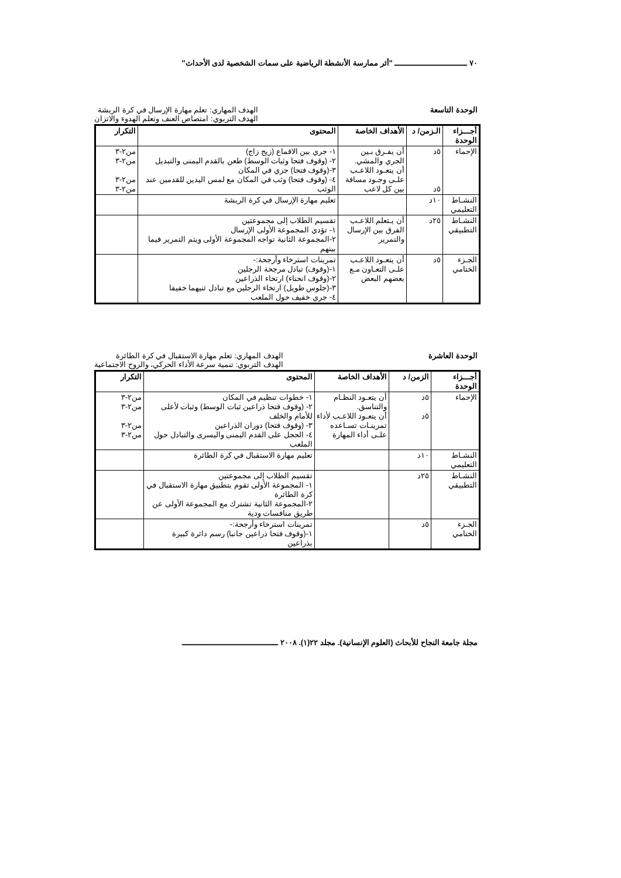٧٠ ـــــــــــــــــــــــــــــــ "أثر ممارسة الأنشطة الرياضية على سمات الشخصية لدى الأحداث"
الوحدة التاسعة الهدف المهاري: تعلم مهارة الإرسال في كرة الريشة
الهدف التربوي: امتصاص العنف وتعلم الهدوء والاتزان
| أجـــزاء الوحدة | الـزمن/ د | الأهداف الخاصة | المحتوى | التكرار |
| --- | --- | --- | --- | --- |
| الإحماء | ٥د ٥د | أن يفـرق بـين الجري والمشي. أن يتعـود اللاعـب علـى وجـود مسافة بين كل لاعب | ١- جري بين الاقماع (زيج زاج) ٢- (وقوف فتحا وثبات الوسط) طعن بالقدم اليمنى والتبديل ٣-(وقوف فتحا) جري في المكان ٤- (وقوف فتحا) وثب في المكان مع لمس اليدين للقدمين عند الوثب | من٢-٣ من٢-٣ من٢-٣ من٢-٣ |
| النشـاط التعليمي | ١٠د | | تعليم مهارة الإرسال في كرة الريشة | |
| النشـاط التطبيقي | ٢٥د | أن يـتعلم اللاعـب الفرق بين الإرسال والتمرير | تقسيم الطلاب إلى مجموعتين ١- تؤدي المجموعة الأولى الإرسال ٢-المجموعة الثانية تواجه المجموعة الأولى ويتم التمرير فيما بينهم | |
| الجـزء الختامي | ٥د | أن يتعـود اللاعـب علـى التعـاون مـع بعضهم البعض | تمرينات استرخاء وأرجحة:- ١-(وقوف) تبادل مرجحة الرجلين ٢-(وقوف انحناء) ارتخاء الذراعين ٣-(جلوس طويل) ارتخاء الرجلين مع تبادل ثنيهما خفيفا ٤- جري خفيف حول الملعب | |
الوحدة العاشرة الهدف المهاري: تعلم مهارة الاستقبال في كرة الطائرة
الهدف التربوي: تنمية سرعة الأداء الحركي، والروح الاجتماعية
| أجـــزاء الوحدة | الزمن/ د | الأهداف الخاصة | المحتوى | التكرار |
| --- | --- | --- | --- | --- |
| الإحماء | ٥د ٥د | أن يتعـود النظـام والتناسق. أن يتعـود اللاعـب لأداء تمرينـات تسـاعده علـى أداء المهارة | ١- خطوات تنظيم في المكان ٢- (وقوف فتحا ذراعين ثبات الوسط) وثبات لأعلى للأمام والخلف ٣- (وقوف فتحا) دوران الذراعين ٤- الحجل على القدم اليمنى واليسرى والتبادل حول الملعب | من٢-٣ من٢-٣ من٢-٣ من٢-٣ |
| النشـاط التعليمي | ١٠د | | تعليم مهارة الاستقبال في كرة الطائرة | |
| النشـاط التطبيقي | ٢٥د | | تقسيم الطلاب إلى مجموعتين ١- المجموعة الأولى تقوم بتطبيق مهارة الاستقبال في كرة الطائرة ٢-المجموعة الثانية تشترك مع المجموعة الأولى عن طريق منافسات ودية | |
| الجـزء الختامي | ٥د | | تمرينات استرخاء وأرجحة:- ١-(وقوف فتحا ذراعين جانبا) رسم دائرة كبيرة بذراعين | |
مجلة جامعة النجاح للأبحاث (العلوم الإنسانية). مجلد ٢٢(١). ٢٠٠٨ ـــــــــــــــــــــــــــــــــــــــــ